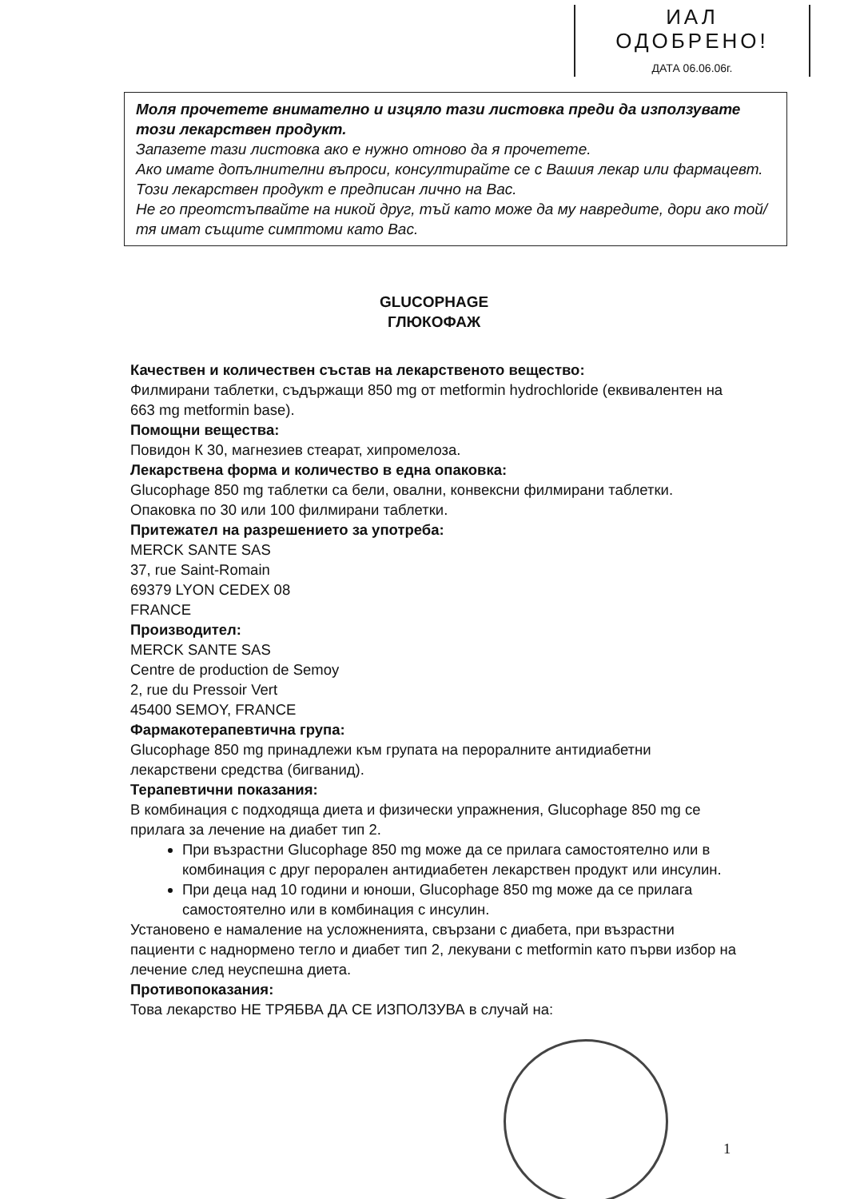ИАЛ
ОДОБРЕНО!
ДАТА 06.06.06г.
Моля прочетете внимателно и изцяло тази листовка преди да използувате този лекарствен продукт.
Запазете тази листовка ако е нужно отново да я прочетете.
Ако имате допълнителни въпроси, консултирайте се с Вашия лекар или фармацевт.
Този лекарствен продукт е предписан лично на Вас.
Не го преотстъпвайте на никой друг, тъй като може да му навредите, дори ако той/тя имат същите симптоми като Вас.
GLUCOPHAGE
ГЛЮКОФАЖ
Качествен и количествен състав на лекарственото вещество:
Филмирани таблетки, съдържащи 850 mg от metformin hydrochloride (еквивалентен на 663 mg metformin base).
Помощни вещества:
Повидон К 30, магнезиев стеарат, хипромелоза.
Лекарствена форма и количество в една опаковка:
Glucophage 850 mg таблетки са бели, овални, конвексни филмирани таблетки.
Опаковка по 30 или 100 филмирани таблетки.
Притежател на разрешението за употреба:
MERCK SANTE SAS
37, rue Saint-Romain
69379 LYON CEDEX 08
FRANCE
Производител:
MERCK SANTE SAS
Centre de production de Semoy
2, rue du Pressoir Vert
45400 SEMOY, FRANCE
Фармакотерапевтична група:
Glucophage 850 mg принадлежи към групата на пероралните антидиабетни лекарствени средства (бигванид).
Терапевтични показания:
В комбинация с подходяща диета и физически упражнения, Glucophage 850 mg се прилага за лечение на диабет тип 2.
При възрастни Glucophage 850 mg може да се прилага самостоятелно или в комбинация с друг перорален антидиабетен лекарствен продукт или инсулин.
При деца над 10 години и юноши, Glucophage 850 mg може да се прилага самостоятелно или в комбинация с инсулин.
Установено е намаление на усложненията, свързани с диабета, при възрастни пациенти с наднормено тегло и диабет тип 2, лекувани с metformin като първи избор на лечение след неуспешна диета.
Противопоказания:
Това лекарство НЕ ТРЯБВА ДА СЕ ИЗПОЛЗУВА в случай на:
1